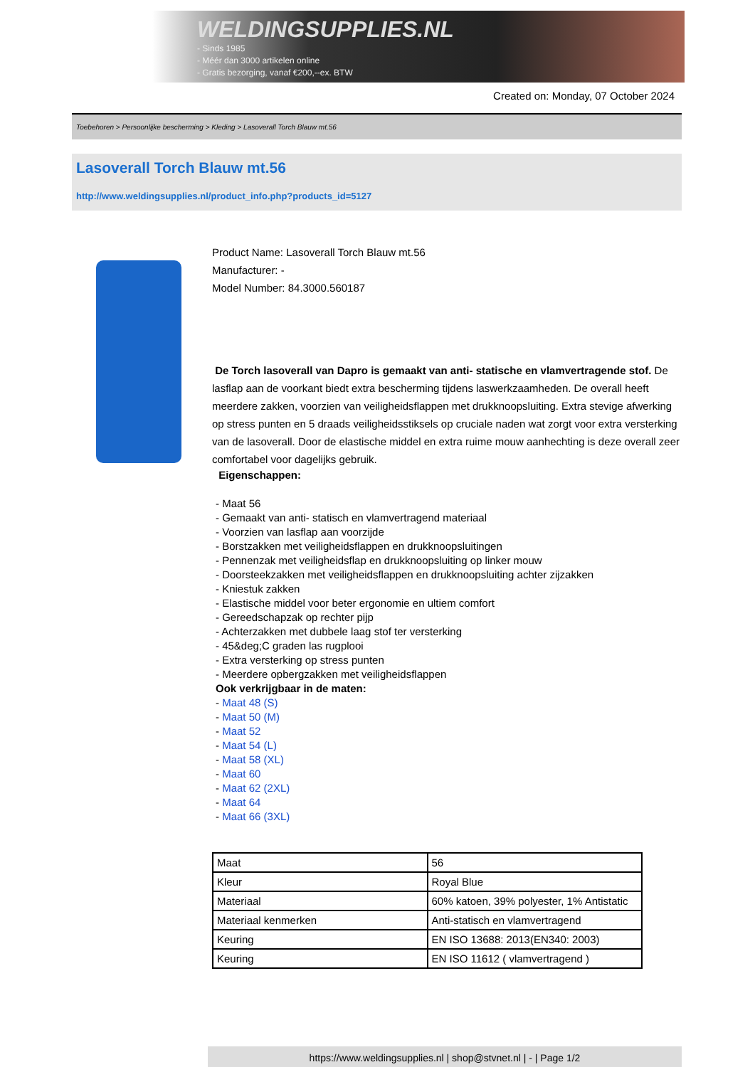WELDINGSUPPLIES.NL
- Sinds 1985
- Méér dan 3000 artikelen online
- Gratis bezorging, vanaf €200,--ex. BTW
Created on: Monday, 07 October 2024
Toebehoren > Persoonlijke bescherming > Kleding > Lasoverall Torch Blauw mt.56
Lasoverall Torch Blauw mt.56
http://www.weldingsupplies.nl/product_info.php?products_id=5127
Product Name: Lasoverall Torch Blauw mt.56
Manufacturer: -
Model Number: 84.3000.560187
De Torch lasoverall van Dapro is gemaakt van anti- statische en vlamvertragende stof. De lasflap aan de voorkant biedt extra bescherming tijdens laswerkzaamheden. De overall heeft meerdere zakken, voorzien van veiligheidsflappen met drukknoopsluiting. Extra stevige afwerking op stress punten en 5 draads veiligheidsstiksels op cruciale naden wat zorgt voor extra versterking van de lasoverall. Door de elastische middel en extra ruime mouw aanhechting is deze overall zeer comfortabel voor dagelijks gebruik.
Eigenschappen:
- Maat 56
- Gemaakt van anti- statisch en vlamvertragend materiaal
- Voorzien van lasflap aan voorzijde
- Borstzakken met veiligheidsflappen en drukknoopsluitingen
- Pennenzak met veiligheidsflap en drukknoopsluiting op linker mouw
- Doorsteekzakken met veiligheidsflappen en drukknoopsluiting achter zijzakken
- Kniestuk zakken
- Elastische middel voor beter ergonomie en ultiem comfort
- Gereedschapzak op rechter pijp
- Achterzakken met dubbele laag stof ter versterking
- 45&deg;C graden las rugplooi
- Extra versterking op stress punten
- Meerdere opbergzakken met veiligheidsflappen
Ook verkrijgbaar in de maten:
- Maat 48 (S)
- Maat 50 (M)
- Maat 52
- Maat 54 (L)
- Maat 58 (XL)
- Maat 60
- Maat 62 (2XL)
- Maat 64
- Maat 66 (3XL)
| Maat | 56 |
| Kleur | Royal Blue |
| Materiaal | 60% katoen, 39% polyester, 1% Antistatic |
| Materiaal kenmerken | Anti-statisch en vlamvertragend |
| Keuring | EN ISO 13688: 2013(EN340: 2003) |
| Keuring | EN ISO 11612 ( vlamvertragend ) |
https://www.weldingsupplies.nl | shop@stvnet.nl | - | Page 1/2